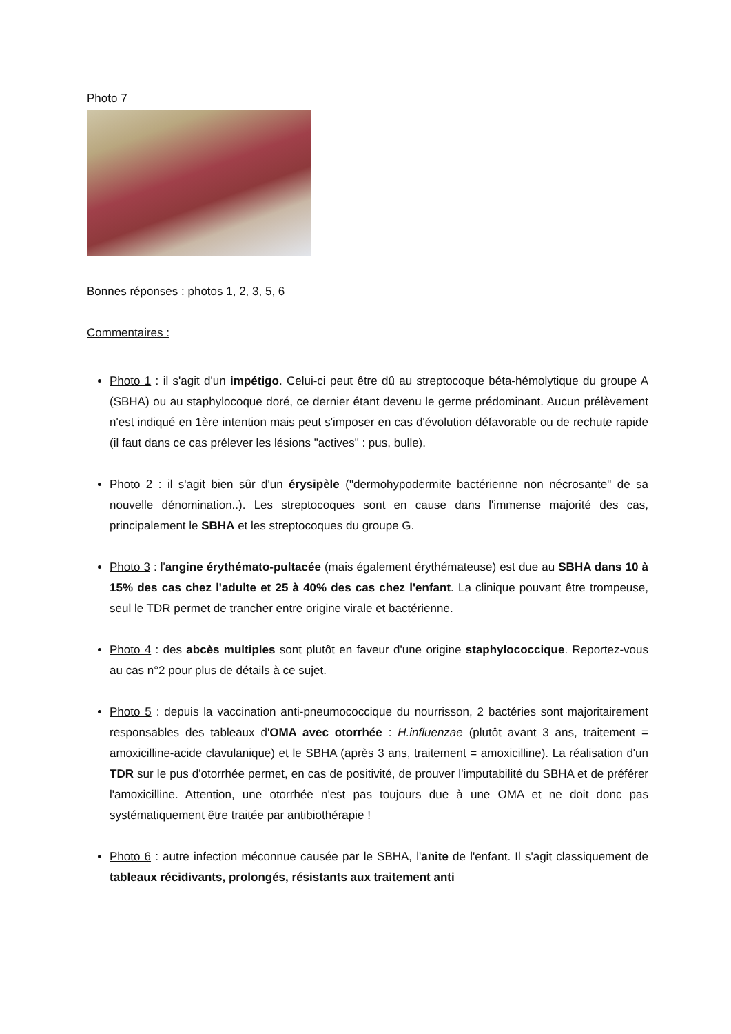Photo 7
Bonnes réponses : photos 1, 2, 3, 5, 6
Commentaires :
Photo 1 : il s'agit d'un impétigo. Celui-ci peut être dû au streptocoque béta-hémolytique du groupe A (SBHA) ou au staphylocoque doré, ce dernier étant devenu le germe prédominant. Aucun prélèvement n'est indiqué en 1ère intention mais peut s'imposer en cas d'évolution défavorable ou de rechute rapide (il faut dans ce cas prélever les lésions "actives" : pus, bulle).
Photo 2 : il s'agit bien sûr d'un érysipèle ("dermohypodermite bactérienne non nécrosante" de sa nouvelle dénomination..). Les streptocoques sont en cause dans l'immense majorité des cas, principalement le SBHA et les streptocoques du groupe G.
Photo 3 : l'angine érythémato-pultacée (mais également érythémateuse) est due au SBHA dans 10 à 15% des cas chez l'adulte et 25 à 40% des cas chez l'enfant. La clinique pouvant être trompeuse, seul le TDR permet de trancher entre origine virale et bactérienne.
Photo 4 : des abcès multiples sont plutôt en faveur d'une origine staphylococcique. Reportez-vous au cas n°2 pour plus de détails à ce sujet.
Photo 5 : depuis la vaccination anti-pneumococcique du nourrisson, 2 bactéries sont majoritairement responsables des tableaux d'OMA avec otorrhée : H.influenzae (plutôt avant 3 ans, traitement = amoxicilline-acide clavulanique) et le SBHA (après 3 ans, traitement = amoxicilline). La réalisation d'un TDR sur le pus d'otorrhée permet, en cas de positivité, de prouver l'imputabilité du SBHA et de préférer l'amoxicilline. Attention, une otorrhée n'est pas toujours due à une OMA et ne doit donc pas systématiquement être traitée par antibiothérapie !
Photo 6 : autre infection méconnue causée par le SBHA, l'anite de l'enfant. Il s'agit classiquement de tableaux récidivants, prolongés, résistants aux traitement anti